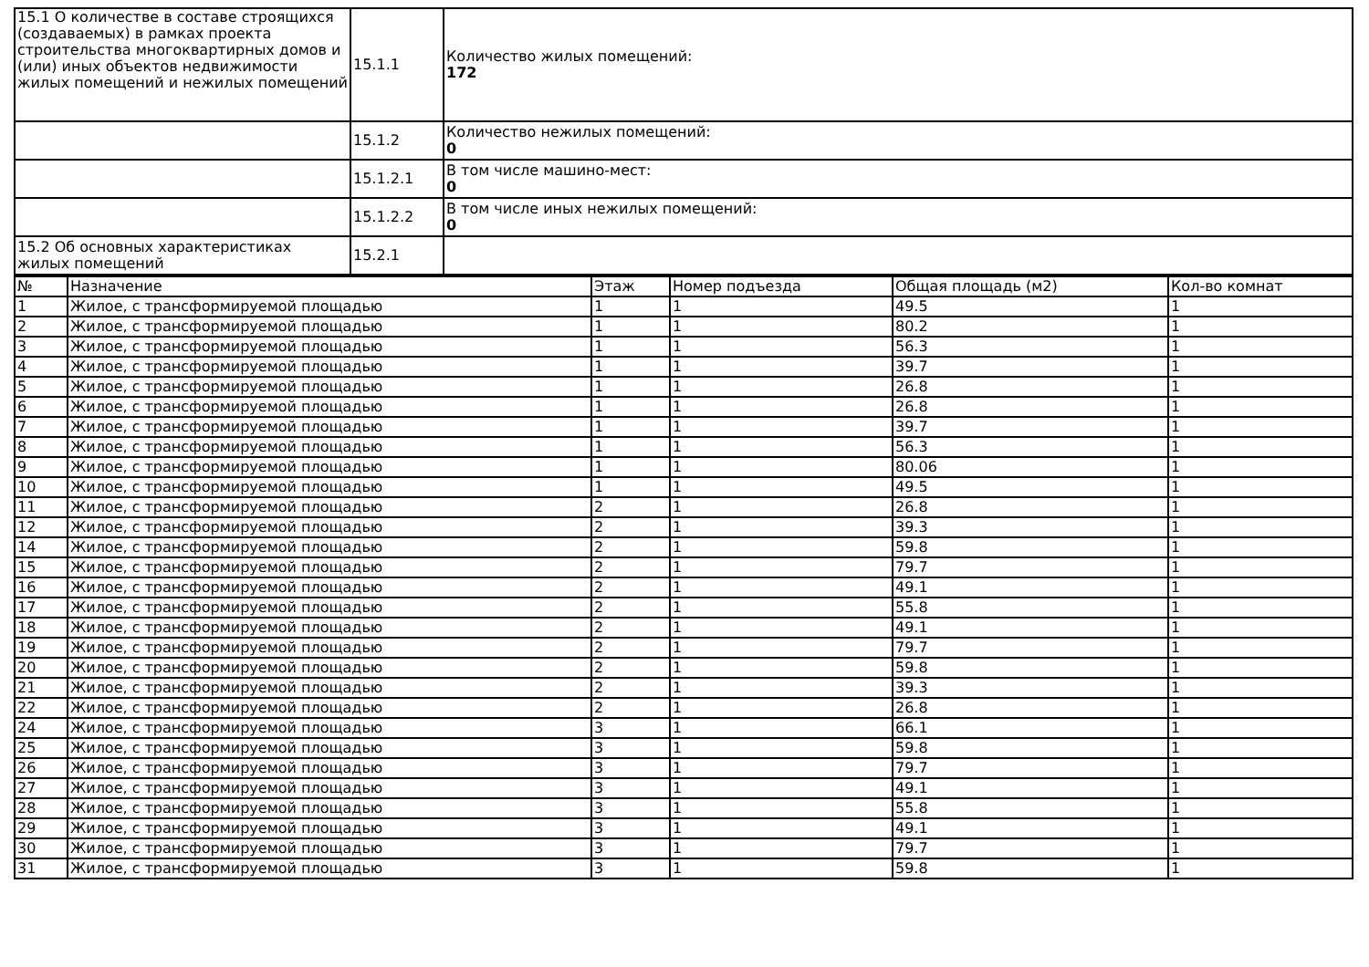| 15.1 О количестве в составе строящихся (создаваемых) в рамках проекта строительства многоквартирных домов и (или) иных объектов недвижимости жилых помещений и нежилых помещений | 15.1.1 | Количество жилых помещений: 172 |
| | 15.1.2 | Количество нежилых помещений: 0 |
| | 15.1.2.1 | В том числе машино-мест: 0 |
| | 15.1.2.2 | В том числе иных нежилых помещений: 0 |
| 15.2 Об основных характеристиках жилых помещений | 15.2.1 | |
| № | Назначение | Этаж | Номер подъезда | Общая площадь (м2) | Кол-во комнат |
| --- | --- | --- | --- | --- | --- |
| 1 | Жилое, с трансформируемой площадью | 1 | 1 | 49.5 | 1 |
| 2 | Жилое, с трансформируемой площадью | 1 | 1 | 80.2 | 1 |
| 3 | Жилое, с трансформируемой площадью | 1 | 1 | 56.3 | 1 |
| 4 | Жилое, с трансформируемой площадью | 1 | 1 | 39.7 | 1 |
| 5 | Жилое, с трансформируемой площадью | 1 | 1 | 26.8 | 1 |
| 6 | Жилое, с трансформируемой площадью | 1 | 1 | 26.8 | 1 |
| 7 | Жилое, с трансформируемой площадью | 1 | 1 | 39.7 | 1 |
| 8 | Жилое, с трансформируемой площадью | 1 | 1 | 56.3 | 1 |
| 9 | Жилое, с трансформируемой площадью | 1 | 1 | 80.06 | 1 |
| 10 | Жилое, с трансформируемой площадью | 1 | 1 | 49.5 | 1 |
| 11 | Жилое, с трансформируемой площадью | 2 | 1 | 26.8 | 1 |
| 12 | Жилое, с трансформируемой площадью | 2 | 1 | 39.3 | 1 |
| 14 | Жилое, с трансформируемой площадью | 2 | 1 | 59.8 | 1 |
| 15 | Жилое, с трансформируемой площадью | 2 | 1 | 79.7 | 1 |
| 16 | Жилое, с трансформируемой площадью | 2 | 1 | 49.1 | 1 |
| 17 | Жилое, с трансформируемой площадью | 2 | 1 | 55.8 | 1 |
| 18 | Жилое, с трансформируемой площадью | 2 | 1 | 49.1 | 1 |
| 19 | Жилое, с трансформируемой площадью | 2 | 1 | 79.7 | 1 |
| 20 | Жилое, с трансформируемой площадью | 2 | 1 | 59.8 | 1 |
| 21 | Жилое, с трансформируемой площадью | 2 | 1 | 39.3 | 1 |
| 22 | Жилое, с трансформируемой площадью | 2 | 1 | 26.8 | 1 |
| 24 | Жилое, с трансформируемой площадью | 3 | 1 | 66.1 | 1 |
| 25 | Жилое, с трансформируемой площадью | 3 | 1 | 59.8 | 1 |
| 26 | Жилое, с трансформируемой площадью | 3 | 1 | 79.7 | 1 |
| 27 | Жилое, с трансформируемой площадью | 3 | 1 | 49.1 | 1 |
| 28 | Жилое, с трансформируемой площадью | 3 | 1 | 55.8 | 1 |
| 29 | Жилое, с трансформируемой площадью | 3 | 1 | 49.1 | 1 |
| 30 | Жилое, с трансформируемой площадью | 3 | 1 | 79.7 | 1 |
| 31 | Жилое, с трансформируемой площадью | 3 | 1 | 59.8 | 1 |